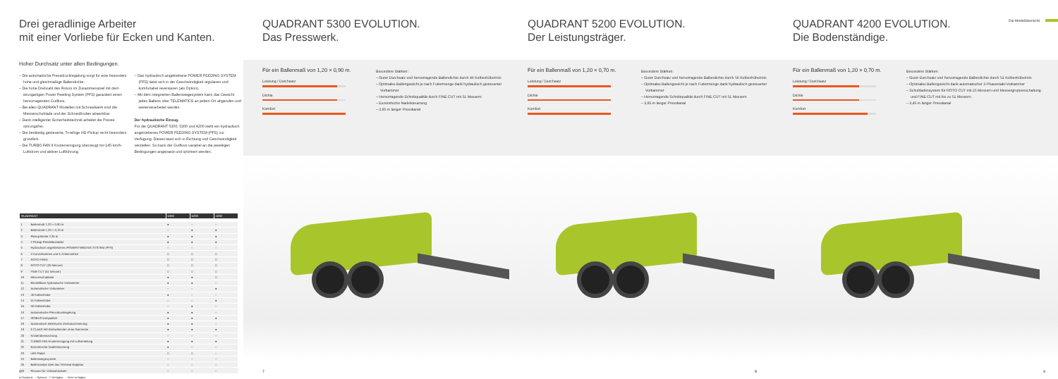Drei geradlinige Arbeiter
mit einer Vorliebe für Ecken und Kanten.
Hoher Durchsatz unter allen Bedingungen.
– Die automatische Pressdruckregelung sorgt für eine besonders hohe und gleichmäßige Ballendichte.
– Die hohe Drehzahl des Rotors im Zusammenspiel mit dem einzigartigen Power Feeding System (PFS) garantiert einen hervorragenden Gutfluss.
– Bei allen QUADRANT Modellen mit Schneidwerk sind die Messerschublade und der Schneidboden absenkbar.
– Dank intelligenter Sicherheitstechnik arbeitet die Presse störungsfrei.
– Die beidseitig gesteuerte, 5-reihige HD-Pickup recht besonders gründlich.
– Die TURBO FAN II Knoterreinigung überzeugt mit 145-km/h-Luftstrom und aktiver Luftführung.
– Das hydraulisch angetriebene POWER FEEDING SYSTEM (PFS) lässt sich in der Geschwindigkeit regulieren und komfortabel reversieren (als Option).
– Mit dem integrierten Ballenwiegesystem kann das Gewicht jedes Ballens über TELEMATICS an jedem Ort abgerufen und weiterverarbeitet werden.
Der hydraulische Einzug.
Für die QUADRANT 5300, 5200 und 4200 steht ein hydraulisch angetriebenes POWER FEEDING SYSTEM (PFS) zur Verfügung. Dieses lässt sich in Richtung und Geschwindigkeit verstellen. So kann der Gutfluss variabel an die jeweiligen Bedingungen angepasst und optimiert werden.
| QUADRANT | | 5300 | 5200 | 4200 |
| --- | --- | --- | --- | --- |
| 1 | Ballenmaß 1,20 × 0,90 m | ● | – | – |
| 2 | Ballenmaß 1,20 × 0,70 m | – | ● | ● |
| 3 | Pickup-Breite 2,35 m | ● | ● | ● |
| 4 | 2 Pickup-Pendeltasträder | ● | ● | ● |
| 5 | Hydraulisch angetriebenes POWER FEEDING SYSTEM (PFS) | ○ | ○ | ○ |
| 6 | 2 Kurvenbahnen und 5 Zinkenreihen | □ | □ | □ |
| 7 | ROTO FEED | □ | □ | □ |
| 8 | ROTO CUT (25 Messer) | □ | □ | □ |
| 9 | FINE CUT (51 Messer) | □ | □ | □ |
| 10 | Messerschublade | ● | ● | □ |
| 11 | Einstellbare hydraulische Vorkammer | ● | ● | – |
| 12 | Automatische Vorkammer | – | – | ● |
| 13 | 46 Kolbenhübe | ● | – | – |
| 14 | 51 Kolbenhübe | – | – | ● |
| 15 | 56 Kolbenhübe | – | ● | – |
| 16 | Automatische Pressdruckregelung | ● | ● | ○ |
| 17 | ISOBUS-kompatibel | ● | ● | ● |
| 18 | Automatisch-elektrische Zentralschmierung | ● | ● | ○ |
| 19 | 6 CLAAS HD-Einfachknoter ohne Garnreste | ● | ● | ● |
| 20 | Knoterüberwachung | ○ | ○ | ○ |
| 21 | TURBO FAN Knoterreinigung mit Luftverteilung | ● | ● | ● |
| 22 | Exzentrische Nadelsteuerung | ● | – | – |
| 23 | LED-Paket | □ | □ | – |
| 24 | Ballenwiegesystem | ○ | ○ | ○ |
| 25 | Ballenrampe über das Terminal klappbar | ○ | ○ | ○ |
| 26 | Pressen für Vorbauhäcksler | ○ | ○ | – |
● Standard ○ Optional □ Verfügbar – Nicht verfügbar
6
QUADRANT 5300 EVOLUTION.
Das Presswerk.
QUADRANT 5200 EVOLUTION.
Der Leistungsträger.
QUADRANT 4200 EVOLUTION.
Die Bodenständige.
Die Modellübersicht
Für ein Ballenmaß von 1,20 × 0,90 m.
Leistung / Durchsatz
Dichte
Komfort
Besondere Stärken:
– Guter Durchsatz und hervorragende Ballendichte durch 46 Kolbenhübe/min
– Optimales Ballengewicht je nach Futtermenge dank hydraulisch gesteuerter Vorkammer
– Hervorragende Schnittqualität durch FINE CUT mit 51 Messern
– Exzentrische Nadelsteuerung
– 3,85 m langer Presskanal
Für ein Ballenmaß von 1,20 × 0,70 m.
Leistung / Durchsatz
Dichte
Komfort
Besondere Stärken:
– Guter Durchsatz und hervorragende Ballendichte durch 56 Kolbenhübe/min
– Optimales Ballengewicht je nach Futtermenge dank hydraulisch gesteuerter Vorkammer
– Hervorragende Schnittqualität durch FINE CUT mit 51 Messern
– 3,85 m langer Presskanal
Für ein Ballenmaß von 1,20 × 0,70 m.
Leistung / Durchsatz
Dichte
Komfort
Besondere Stärken:
– Guter Durchsatz und hervorragende Ballendichte durch 51 Kolbenhübe/min
– Optimales Ballengewicht dank automatischer 3-Phasentakt-Vorkammer
– Schubladensystem für ROTO CUT mit 25 Messern und Messergruppenschaltung und FINE CUT mit bis zu 51 Messern
– 3,45 m langer Presskanal
7 8 9